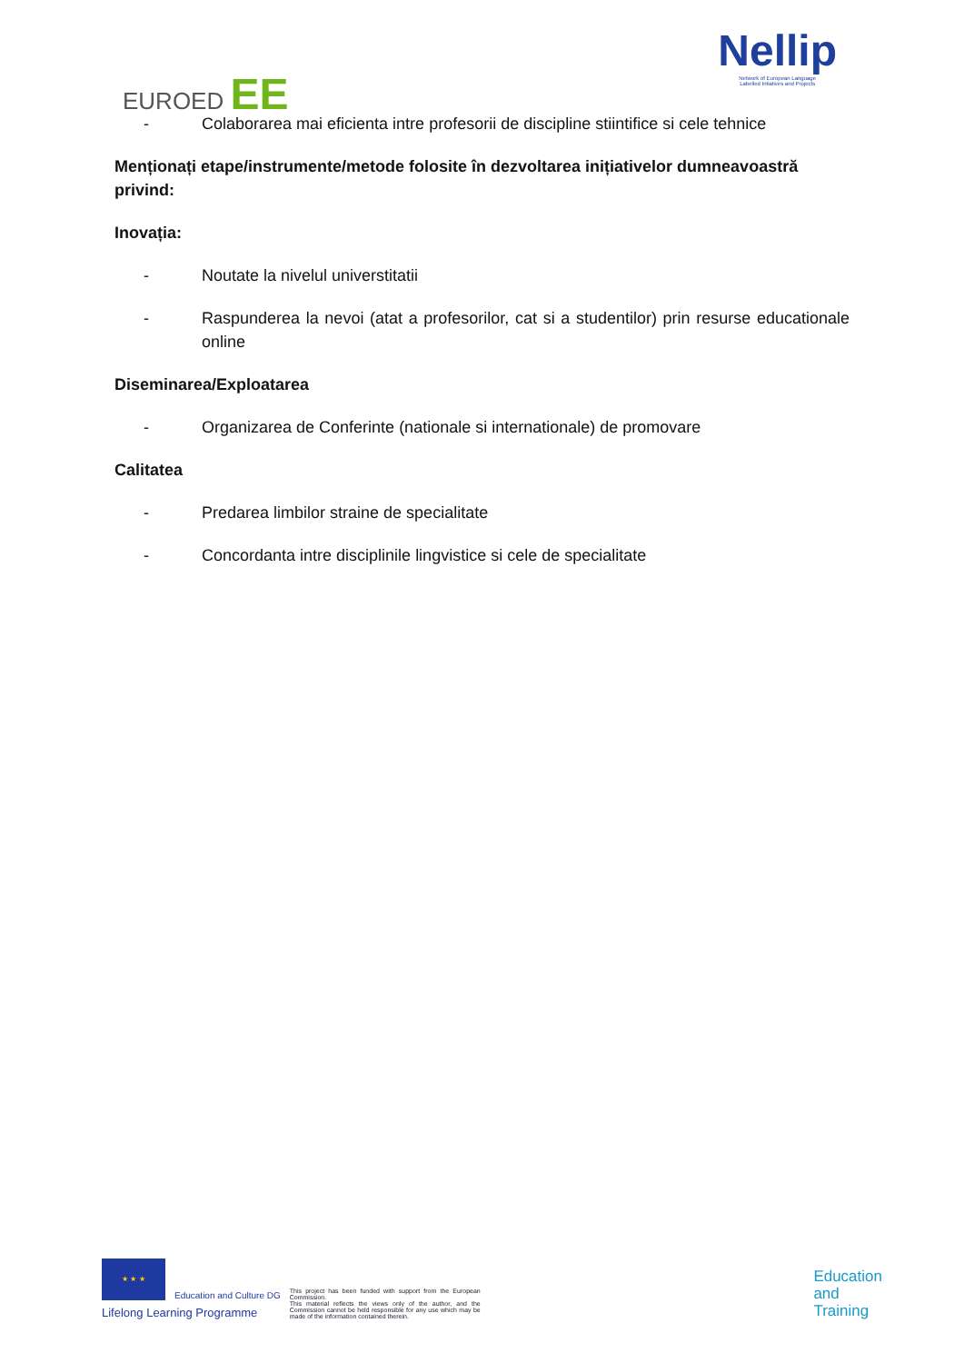EUROED EE
Nellip
Network of European Language
Labelled Intiatives and Projects
- Colaborarea mai eficienta intre profesorii de discipline stiintifice si cele tehnice
Menționați etape/instrumente/metode folosite în dezvoltarea inițiativelor dumneavoastră privind:
Inovația:
- Noutate la nivelul universtitatii
- Raspunderea la nevoi (atat a profesorilor, cat si a studentilor) prin resurse educationale online
Diseminarea/Exploatarea
- Organizarea de Conferinte (nationale si internationale) de promovare
Calitatea
- Predarea limbilor straine de specialitate
- Concordanta intre disciplinile lingvistice si cele de specialitate
★ ★ ★
Education and Culture DG
Lifelong Learning Programme
This project has been funded with support from the European Commission.
This material reflects the views only of the author, and the Commission cannot be held responsible for any use which may be made of the information contained therein.
Education
and
Training